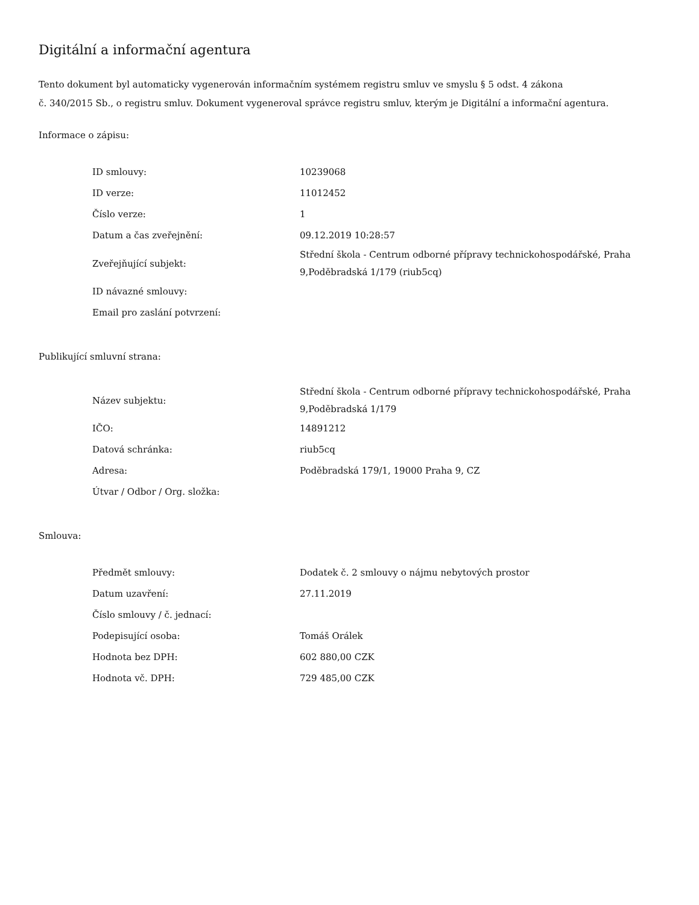Digitální a informační agentura
Tento dokument byl automaticky vygenerován informačním systémem registru smluv ve smyslu § 5 odst. 4 zákona
č. 340/2015 Sb., o registru smluv. Dokument vygeneroval správce registru smluv, kterým je Digitální a informační agentura.
Informace o zápisu:
| ID smlouvy: | 10239068 |
| ID verze: | 11012452 |
| Číslo verze: | 1 |
| Datum a čas zveřejnění: | 09.12.2019 10:28:57 |
| Zveřejňující subjekt: | Střední škola - Centrum odborné přípravy technickohospodářské, Praha 9,Poděbradská 1/179 (riub5cq) |
| ID návazné smlouvy: | |
| Email pro zaslání potvrzení: | |
Publikující smluvní strana:
| Název subjektu: | Střední škola - Centrum odborné přípravy technickohospodářské, Praha 9,Poděbradská 1/179 |
| IČO: | 14891212 |
| Datová schránka: | riub5cq |
| Adresa: | Poděbradská 179/1, 19000 Praha 9, CZ |
| Útvar / Odbor / Org. složka: | |
Smlouva:
| Předmět smlouvy: | Dodatek č. 2 smlouvy o nájmu nebytových prostor |
| Datum uzavření: | 27.11.2019 |
| Číslo smlouvy / č. jednací: | |
| Podepisující osoba: | Tomáš Orálek |
| Hodnota bez DPH: | 602 880,00 CZK |
| Hodnota vč. DPH: | 729 485,00 CZK |